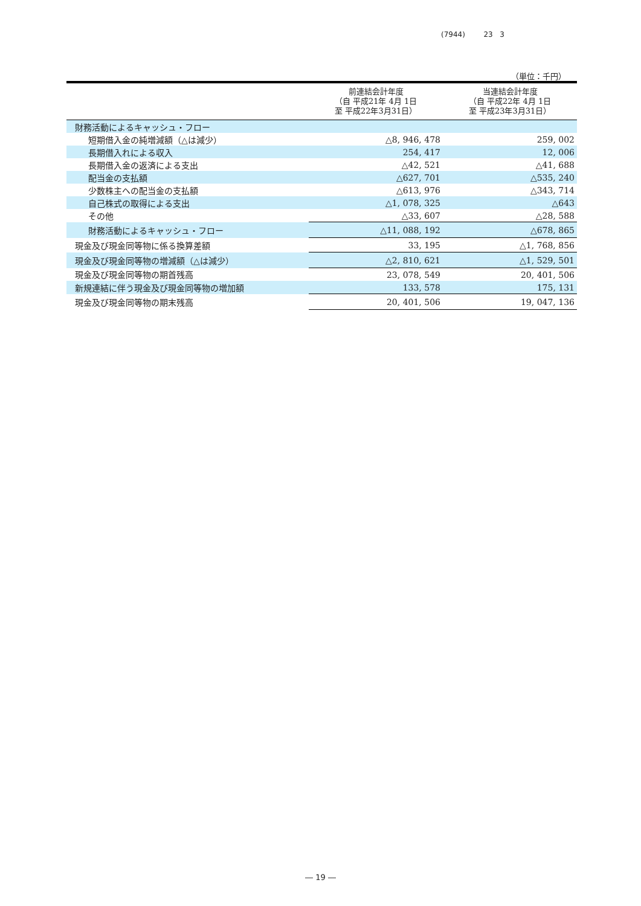(7944) 23 3
（単位：千円）
| | 前連結会計年度 （自 平成21年 4月 1日 至 平成22年3月31日） | 当連結会計年度 （自 平成22年 4月 1日 至 平成23年3月31日） |
| --- | --- | --- |
| 財務活動によるキャッシュ・フロー | | |
| 短期借入金の純増減額（△は減少） | △8, 946, 478 | 259, 002 |
| 長期借入れによる収入 | 254, 417 | 12, 006 |
| 長期借入金の返済による支出 | △42, 521 | △41, 688 |
| 配当金の支払額 | △627, 701 | △535, 240 |
| 少数株主への配当金の支払額 | △613, 976 | △343, 714 |
| 自己株式の取得による支出 | △1, 078, 325 | △643 |
| その他 | △33, 607 | △28, 588 |
| 財務活動によるキャッシュ・フロー | △11, 088, 192 | △678, 865 |
| 現金及び現金同等物に係る換算差額 | 33, 195 | △1, 768, 856 |
| 現金及び現金同等物の増減額（△は減少） | △2, 810, 621 | △1, 529, 501 |
| 現金及び現金同等物の期首残高 | 23, 078, 549 | 20, 401, 506 |
| 新規連結に伴う現金及び現金同等物の増加額 | 133, 578 | 175, 131 |
| 現金及び現金同等物の期末残高 | 20, 401, 506 | 19, 047, 136 |
― 19 ―